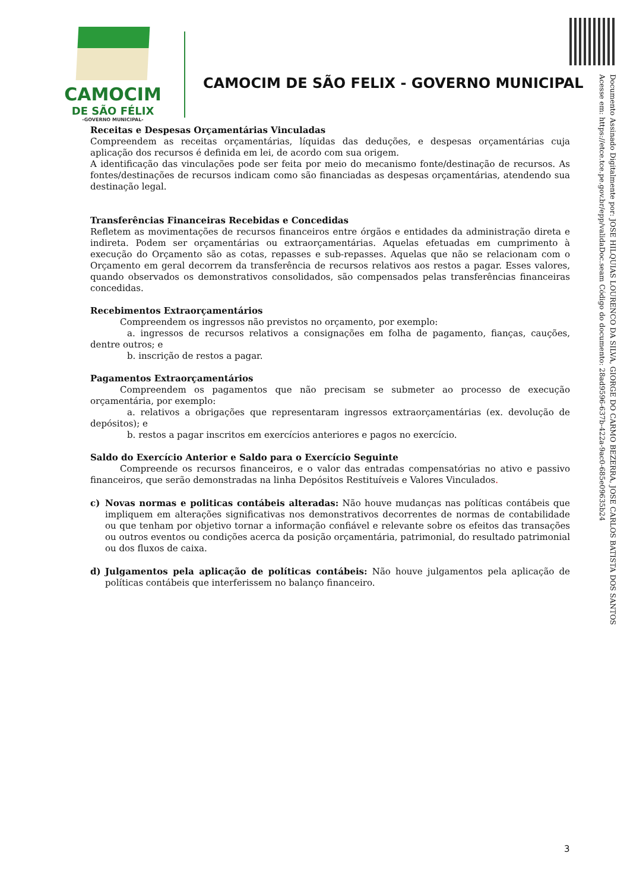CAMOCIM
DE SÃO FÉLIX
-GOVERNO MUNICIPAL-
CAMOCIM DE SÃO FELIX - GOVERNO MUNICIPAL
Documento Assinado Digitalmente por: JOSE HILQUIAS LOURENCO DA SILVA, GIORGE DO CARMO BEZERRA, JOSE CARLOS BATISTA DOS SANTOS
Acesse em: https://etce.tce.pe.gov.br/epp/validaDoc.seam Código do documento: 28ad9596-637b-422a-9ac0-685e09635b24
Receitas e Despesas Orçamentárias Vinculadas
Compreendem as receitas orçamentárias, líquidas das deduções, e despesas orçamentárias cuja aplicação dos recursos é definida em lei, de acordo com sua origem.
A identificação das vinculações pode ser feita por meio do mecanismo fonte/destinação de recursos. As fontes/destinações de recursos indicam como são financiadas as despesas orçamentárias, atendendo sua destinação legal.
Transferências Financeiras Recebidas e Concedidas
Refletem as movimentações de recursos financeiros entre órgãos e entidades da administração direta e indireta. Podem ser orçamentárias ou extraorçamentárias. Aquelas efetuadas em cumprimento à execução do Orçamento são as cotas, repasses e sub-repasses. Aquelas que não se relacionam com o Orçamento em geral decorrem da transferência de recursos relativos aos restos a pagar. Esses valores, quando observados os demonstrativos consolidados, são compensados pelas transferências financeiras concedidas.
Recebimentos Extraorçamentários
Compreendem os ingressos não previstos no orçamento, por exemplo:
a. ingressos de recursos relativos a consignações em folha de pagamento, fianças, cauções, dentre outros; e
b. inscrição de restos a pagar.
Pagamentos Extraorçamentários
Compreendem os pagamentos que não precisam se submeter ao processo de execução orçamentária, por exemplo:
a. relativos a obrigações que representaram ingressos extraorçamentárias (ex. devolução de depósitos); e
b. restos a pagar inscritos em exercícios anteriores e pagos no exercício.
Saldo do Exercício Anterior e Saldo para o Exercício Seguinte
Compreende os recursos financeiros, e o valor das entradas compensatórias no ativo e passivo financeiros, que serão demonstradas na linha Depósitos Restituíveis e Valores Vinculados.
c) Novas normas e politicas contábeis alteradas: Não houve mudanças nas políticas contábeis que impliquem em alterações significativas nos demonstrativos decorrentes de normas de contabilidade ou que tenham por objetivo tornar a informação confiável e relevante sobre os efeitos das transações ou outros eventos ou condições acerca da posição orçamentária, patrimonial, do resultado patrimonial ou dos fluxos de caixa.
d) Julgamentos pela aplicação de políticas contábeis: Não houve julgamentos pela aplicação de políticas contábeis que interferissem no balanço financeiro.
3